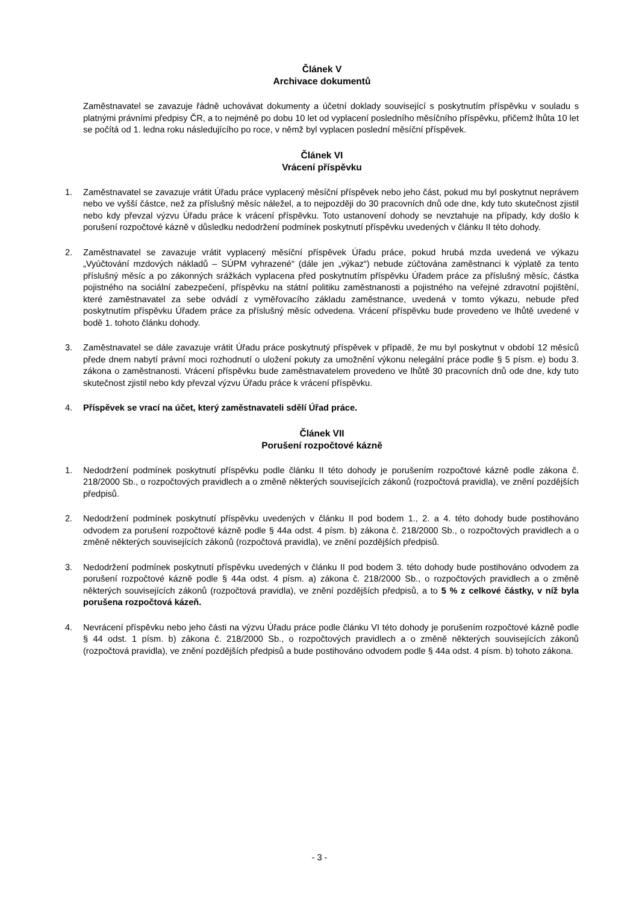Článek V
Archivace dokumentů
Zaměstnavatel se zavazuje řádně uchovávat dokumenty a účetní doklady související s poskytnutím příspěvku v souladu s platnými právními předpisy ČR, a to nejméně po dobu 10 let od vyplacení posledního měsíčního příspěvku, přičemž lhůta 10 let se počítá od 1. ledna roku následujícího po roce, v němž byl vyplacen poslední měsíční příspěvek.
Článek VI
Vrácení příspěvku
1. Zaměstnavatel se zavazuje vrátit Úřadu práce vyplacený měsíční příspěvek nebo jeho část, pokud mu byl poskytnut neprávem nebo ve vyšší částce, než za příslušný měsíc náležel, a to nejpozději do 30 pracovních dnů ode dne, kdy tuto skutečnost zjistil nebo kdy převzal výzvu Úřadu práce k vrácení příspěvku. Toto ustanovení dohody se nevztahuje na případy, kdy došlo k porušení rozpočtové kázně v důsledku nedodržení podmínek poskytnutí příspěvku uvedených v článku II této dohody.
2. Zaměstnavatel se zavazuje vrátit vyplacený měsíční příspěvek Úřadu práce, pokud hrubá mzda uvedená ve výkazu „Vyúčtování mzdových nákladů – SÚPM vyhrazené“ (dále jen „výkaz“) nebude zúčtována zaměstnanci k výplatě za tento příslušný měsíc a po zákonných srážkách vyplacena před poskytnutím příspěvku Úřadem práce za příslušný měsíc, částka pojistného na sociální zabezpečení, příspěvku na státní politiku zaměstnanosti a pojistného na veřejné zdravotní pojištění, které zaměstnavatel za sebe odvádí z vyměřovacího základu zaměstnance, uvedená v tomto výkazu, nebude před poskytnutím příspěvku Úřadem práce za příslušný měsíc odvedena. Vrácení příspěvku bude provedeno ve lhůtě uvedené v bodě 1. tohoto článku dohody.
3. Zaměstnavatel se dále zavazuje vrátit Úřadu práce poskytnutý příspěvek v případě, že mu byl poskytnut v období 12 měsíců přede dnem nabytí právní moci rozhodnutí o uložení pokuty za umožnění výkonu nelegální práce podle § 5 písm. e) bodu 3. zákona o zaměstnanosti. Vrácení příspěvku bude zaměstnavatelem provedeno ve lhůtě 30 pracovních dnů ode dne, kdy tuto skutečnost zjistil nebo kdy převzal výzvu Úřadu práce k vrácení příspěvku.
4. Příspěvek se vrací na účet, který zaměstnavateli sdělí Úřad práce.
Článek VII
Porušení rozpočtové kázně
1. Nedodržení podmínek poskytnutí příspěvku podle článku II této dohody je porušením rozpočtové kázně podle zákona č. 218/2000 Sb., o rozpočtových pravidlech a o změně některých souvisejících zákonů (rozpočtová pravidla), ve znění pozdějších předpisů.
2. Nedodržení podmínek poskytnutí příspěvku uvedených v článku II pod bodem 1., 2. a 4. této dohody bude postihováno odvodem za porušení rozpočtové kázně podle § 44a odst. 4 písm. b) zákona č. 218/2000 Sb., o rozpočtových pravidlech a o změně některých souvisejících zákonů (rozpočtová pravidla), ve znění pozdějších předpisů.
3. Nedodržení podmínek poskytnutí příspěvku uvedených v článku II pod bodem 3. této dohody bude postihováno odvodem za porušení rozpočtové kázně podle § 44a odst. 4 písm. a) zákona č. 218/2000 Sb., o rozpočtových pravidlech a o změně některých souvisejících zákonů (rozpočtová pravidla), ve znění pozdějších předpisů, a to 5 % z celkové částky, v níž byla porušena rozpočtová kázeň.
4. Nevrácení příspěvku nebo jeho části na výzvu Úřadu práce podle článku VI této dohody je porušením rozpočtové kázně podle § 44 odst. 1 písm. b) zákona č. 218/2000 Sb., o rozpočtových pravidlech a o změně některých souvisejících zákonů (rozpočtová pravidla), ve znění pozdějších předpisů a bude postihováno odvodem podle § 44a odst. 4 písm. b) tohoto zákona.
- 3 -